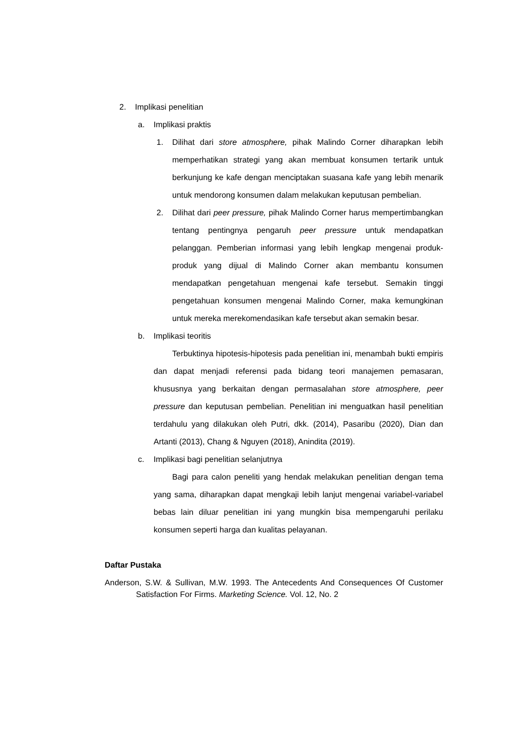2. Implikasi penelitian
a. Implikasi praktis
1. Dilihat dari store atmosphere, pihak Malindo Corner diharapkan lebih memperhatikan strategi yang akan membuat konsumen tertarik untuk berkunjung ke kafe dengan menciptakan suasana kafe yang lebih menarik untuk mendorong konsumen dalam melakukan keputusan pembelian.
2. Dilihat dari peer pressure, pihak Malindo Corner harus mempertimbangkan tentang pentingnya pengaruh peer pressure untuk mendapatkan pelanggan. Pemberian informasi yang lebih lengkap mengenai produk-produk yang dijual di Malindo Corner akan membantu konsumen mendapatkan pengetahuan mengenai kafe tersebut. Semakin tinggi pengetahuan konsumen mengenai Malindo Corner, maka kemungkinan untuk mereka merekomendasikan kafe tersebut akan semakin besar.
b. Implikasi teoritis
Terbuktinya hipotesis-hipotesis pada penelitian ini, menambah bukti empiris dan dapat menjadi referensi pada bidang teori manajemen pemasaran, khususnya yang berkaitan dengan permasalahan store atmosphere, peer pressure dan keputusan pembelian. Penelitian ini menguatkan hasil penelitian terdahulu yang dilakukan oleh Putri, dkk. (2014), Pasaribu (2020), Dian dan Artanti (2013), Chang & Nguyen (2018), Anindita (2019).
c. Implikasi bagi penelitian selanjutnya
Bagi para calon peneliti yang hendak melakukan penelitian dengan tema yang sama, diharapkan dapat mengkaji lebih lanjut mengenai variabel-variabel bebas lain diluar penelitian ini yang mungkin bisa mempengaruhi perilaku konsumen seperti harga dan kualitas pelayanan.
Daftar Pustaka
Anderson, S.W. & Sullivan, M.W. 1993. The Antecedents And Consequences Of Customer Satisfaction For Firms. Marketing Science. Vol. 12, No. 2